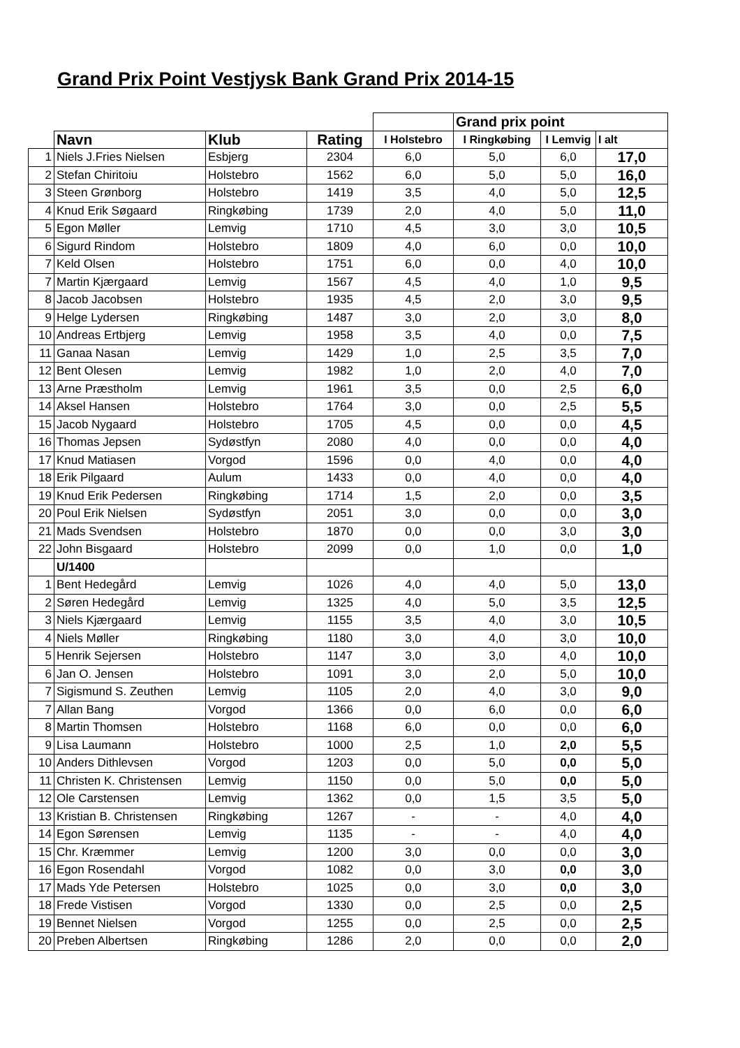Grand Prix Point Vestjysk Bank Grand Prix 2014-15
| | | | | | Grand prix point | | |
| | Navn | Klub | Rating | I Holstebro | I Ringkøbing | I Lemvig | I alt |
| 1 | Niels J.Fries Nielsen | Esbjerg | 2304 | 6,0 | 5,0 | 6,0 | 17,0 |
| 2 | Stefan Chiritoiu | Holstebro | 1562 | 6,0 | 5,0 | 5,0 | 16,0 |
| 3 | Steen Grønborg | Holstebro | 1419 | 3,5 | 4,0 | 5,0 | 12,5 |
| 4 | Knud Erik Søgaard | Ringkøbing | 1739 | 2,0 | 4,0 | 5,0 | 11,0 |
| 5 | Egon Møller | Lemvig | 1710 | 4,5 | 3,0 | 3,0 | 10,5 |
| 6 | Sigurd Rindom | Holstebro | 1809 | 4,0 | 6,0 | 0,0 | 10,0 |
| 7 | Keld Olsen | Holstebro | 1751 | 6,0 | 0,0 | 4,0 | 10,0 |
| 7 | Martin Kjærgaard | Lemvig | 1567 | 4,5 | 4,0 | 1,0 | 9,5 |
| 8 | Jacob Jacobsen | Holstebro | 1935 | 4,5 | 2,0 | 3,0 | 9,5 |
| 9 | Helge Lydersen | Ringkøbing | 1487 | 3,0 | 2,0 | 3,0 | 8,0 |
| 10 | Andreas Ertbjerg | Lemvig | 1958 | 3,5 | 4,0 | 0,0 | 7,5 |
| 11 | Ganaa Nasan | Lemvig | 1429 | 1,0 | 2,5 | 3,5 | 7,0 |
| 12 | Bent Olesen | Lemvig | 1982 | 1,0 | 2,0 | 4,0 | 7,0 |
| 13 | Arne Præstholm | Lemvig | 1961 | 3,5 | 0,0 | 2,5 | 6,0 |
| 14 | Aksel Hansen | Holstebro | 1764 | 3,0 | 0,0 | 2,5 | 5,5 |
| 15 | Jacob Nygaard | Holstebro | 1705 | 4,5 | 0,0 | 0,0 | 4,5 |
| 16 | Thomas Jepsen | Sydøstfyn | 2080 | 4,0 | 0,0 | 0,0 | 4,0 |
| 17 | Knud Matiasen | Vorgod | 1596 | 0,0 | 4,0 | 0,0 | 4,0 |
| 18 | Erik Pilgaard | Aulum | 1433 | 0,0 | 4,0 | 0,0 | 4,0 |
| 19 | Knud Erik Pedersen | Ringkøbing | 1714 | 1,5 | 2,0 | 0,0 | 3,5 |
| 20 | Poul Erik Nielsen | Sydøstfyn | 2051 | 3,0 | 0,0 | 0,0 | 3,0 |
| 21 | Mads Svendsen | Holstebro | 1870 | 0,0 | 0,0 | 3,0 | 3,0 |
| 22 | John Bisgaard | Holstebro | 2099 | 0,0 | 1,0 | 0,0 | 1,0 |
| | U/1400 | | | | | | |
| 1 | Bent Hedegård | Lemvig | 1026 | 4,0 | 4,0 | 5,0 | 13,0 |
| 2 | Søren Hedegård | Lemvig | 1325 | 4,0 | 5,0 | 3,5 | 12,5 |
| 3 | Niels Kjærgaard | Lemvig | 1155 | 3,5 | 4,0 | 3,0 | 10,5 |
| 4 | Niels Møller | Ringkøbing | 1180 | 3,0 | 4,0 | 3,0 | 10,0 |
| 5 | Henrik Sejersen | Holstebro | 1147 | 3,0 | 3,0 | 4,0 | 10,0 |
| 6 | Jan O. Jensen | Holstebro | 1091 | 3,0 | 2,0 | 5,0 | 10,0 |
| 7 | Sigismund S. Zeuthen | Lemvig | 1105 | 2,0 | 4,0 | 3,0 | 9,0 |
| 7 | Allan Bang | Vorgod | 1366 | 0,0 | 6,0 | 0,0 | 6,0 |
| 8 | Martin Thomsen | Holstebro | 1168 | 6,0 | 0,0 | 0,0 | 6,0 |
| 9 | Lisa Laumann | Holstebro | 1000 | 2,5 | 1,0 | 2,0 | 5,5 |
| 10 | Anders Dithlevsen | Vorgod | 1203 | 0,0 | 5,0 | 0,0 | 5,0 |
| 11 | Christen K. Christensen | Lemvig | 1150 | 0,0 | 5,0 | 0,0 | 5,0 |
| 12 | Ole Carstensen | Lemvig | 1362 | 0,0 | 1,5 | 3,5 | 5,0 |
| 13 | Kristian B. Christensen | Ringkøbing | 1267 | - | - | 4,0 | 4,0 |
| 14 | Egon Sørensen | Lemvig | 1135 | - | - | 4,0 | 4,0 |
| 15 | Chr. Kræmmer | Lemvig | 1200 | 3,0 | 0,0 | 0,0 | 3,0 |
| 16 | Egon Rosendahl | Vorgod | 1082 | 0,0 | 3,0 | 0,0 | 3,0 |
| 17 | Mads Yde Petersen | Holstebro | 1025 | 0,0 | 3,0 | 0,0 | 3,0 |
| 18 | Frede Vistisen | Vorgod | 1330 | 0,0 | 2,5 | 0,0 | 2,5 |
| 19 | Bennet Nielsen | Vorgod | 1255 | 0,0 | 2,5 | 0,0 | 2,5 |
| 20 | Preben Albertsen | Ringkøbing | 1286 | 2,0 | 0,0 | 0,0 | 2,0 |